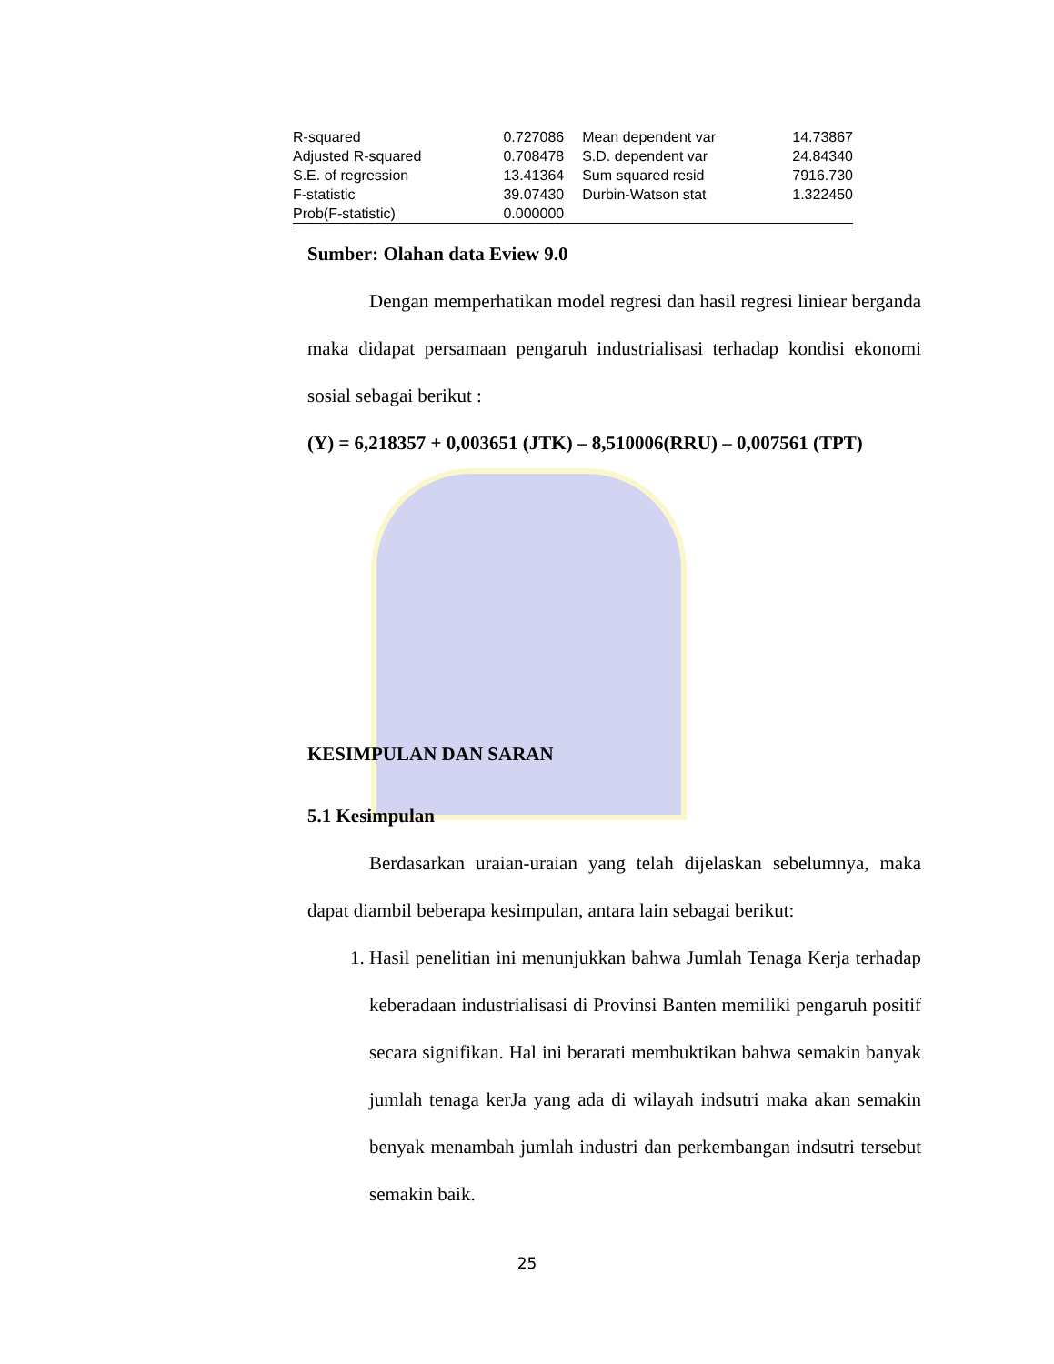| R-squared | 0.727086 | Mean dependent var | 14.73867 |
| Adjusted R-squared | 0.708478 | S.D. dependent var | 24.84340 |
| S.E. of regression | 13.41364 | Sum squared resid | 7916.730 |
| F-statistic | 39.07430 | Durbin-Watson stat | 1.322450 |
| Prob(F-statistic) | 0.000000 | | |
Sumber: Olahan data Eview 9.0
Dengan memperhatikan model regresi dan hasil regresi liniear berganda maka didapat persamaan pengaruh industrialisasi terhadap kondisi ekonomi sosial sebagai berikut :
(Y) = 6,218357 + 0,003651 (JTK) – 8,510006(RRU) – 0,007561 (TPT)
KESIMPULAN DAN SARAN
5.1 Kesimpulan
Berdasarkan uraian-uraian yang telah dijelaskan sebelumnya, maka dapat diambil beberapa kesimpulan, antara lain sebagai berikut:
1. Hasil penelitian ini menunjukkan bahwa Jumlah Tenaga Kerja terhadap keberadaan industrialisasi di Provinsi Banten memiliki pengaruh positif secara signifikan. Hal ini berarati membuktikan bahwa semakin banyak jumlah tenaga kerJa yang ada di wilayah indsutri maka akan semakin benyak menambah jumlah industri dan perkembangan indsutri tersebut semakin baik.
25